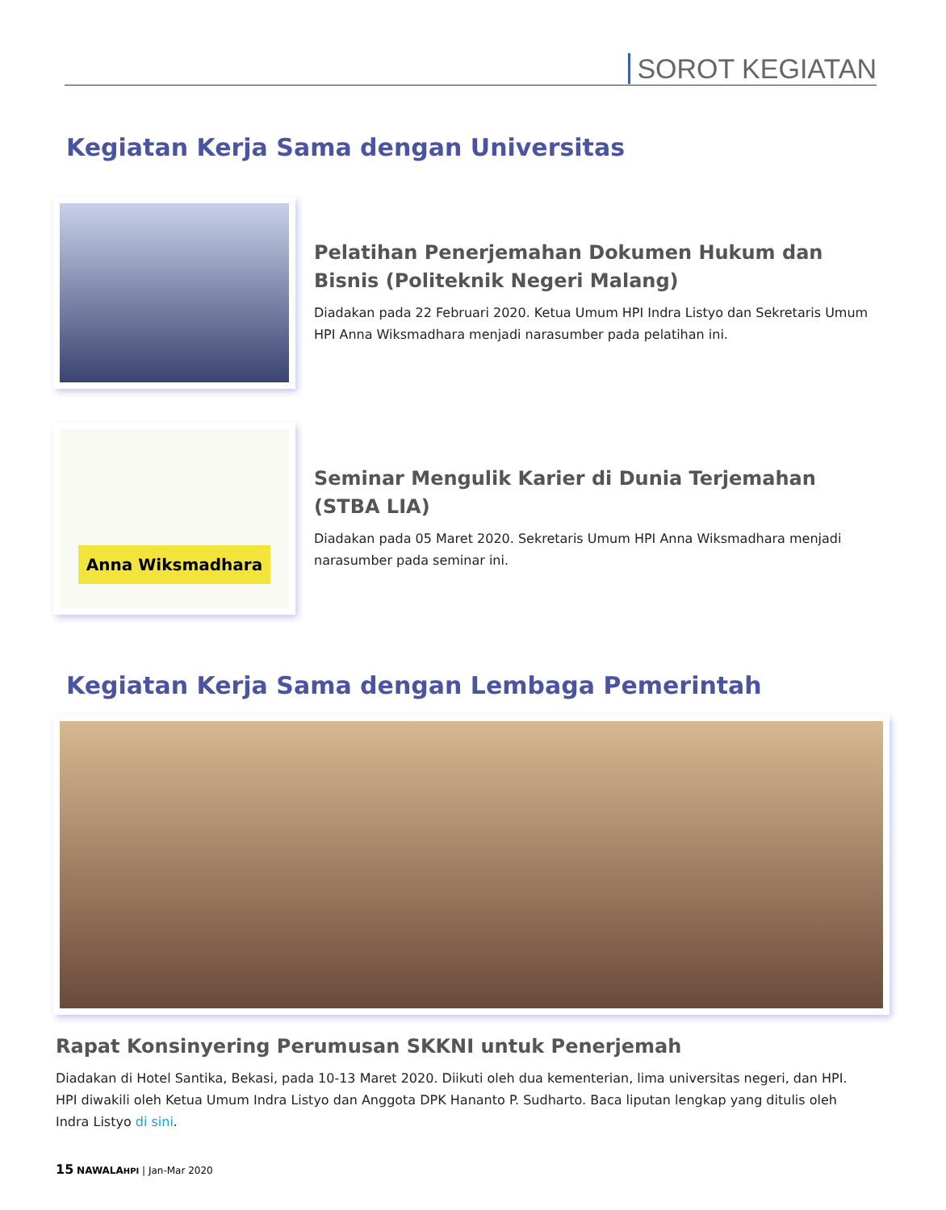SOROT KEGIATAN
Kegiatan Kerja Sama dengan Universitas
Pelatihan Penerjemahan Dokumen Hukum dan Bisnis (Politeknik Negeri Malang)
Diadakan pada 22 Februari 2020. Ketua Umum HPI Indra Listyo dan Sekretaris Umum HPI Anna Wiksmadhara menjadi narasumber pada pelatihan ini.
Anna Wiksmadhara
Seminar Mengulik Karier di Dunia Terjemahan (STBA LIA)
Diadakan pada 05 Maret 2020. Sekretaris Umum HPI Anna Wiksmadhara menjadi narasumber pada seminar ini.
Kegiatan Kerja Sama dengan Lembaga Pemerintah
Rapat Konsinyering Perumusan SKKNI untuk Penerjemah
Diadakan di Hotel Santika, Bekasi, pada 10-13 Maret 2020. Diikuti oleh dua kementerian, lima universitas negeri, dan HPI. HPI diwakili oleh Ketua Umum Indra Listyo dan Anggota DPK Hananto P. Sudharto. Baca liputan lengkap yang ditulis oleh Indra Listyo di sini.
15 NAWALAHPI | Jan-Mar 2020